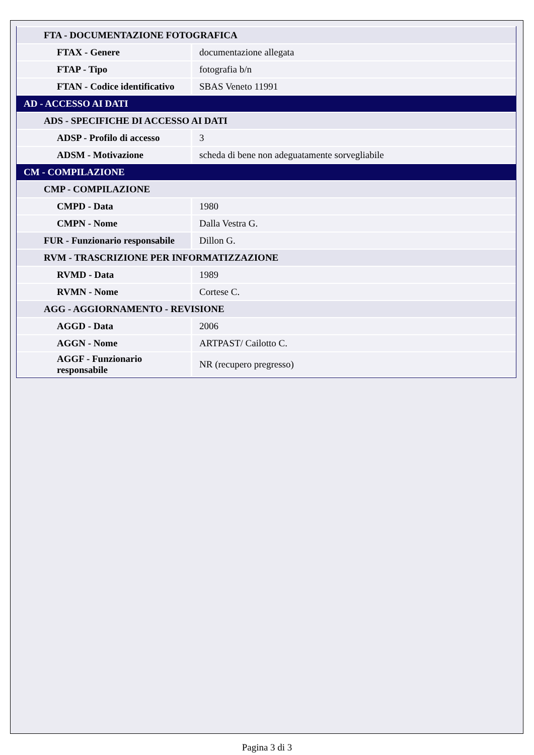| FTA - DOCUMENTAZIONE FOTOGRAFICA | |
| FTAX - Genere | documentazione allegata |
| FTAP - Tipo | fotografia b/n |
| FTAN - Codice identificativo | SBAS Veneto 11991 |
| AD - ACCESSO AI DATI | |
| ADS - SPECIFICHE DI ACCESSO AI DATI | |
| ADSP - Profilo di accesso | 3 |
| ADSM - Motivazione | scheda di bene non adeguatamente sorvegliabile |
| CM - COMPILAZIONE | |
| CMP - COMPILAZIONE | |
| CMPD - Data | 1980 |
| CMPN - Nome | Dalla Vestra G. |
| FUR - Funzionario responsabile | Dillon G. |
| RVM - TRASCRIZIONE PER INFORMATIZZAZIONE | |
| RVMD - Data | 1989 |
| RVMN - Nome | Cortese C. |
| AGG - AGGIORNAMENTO - REVISIONE | |
| AGGD - Data | 2006 |
| AGGN - Nome | ARTPAST/ Cailotto C. |
| AGGF - Funzionario responsabile | NR (recupero pregresso) |
Pagina 3 di 3